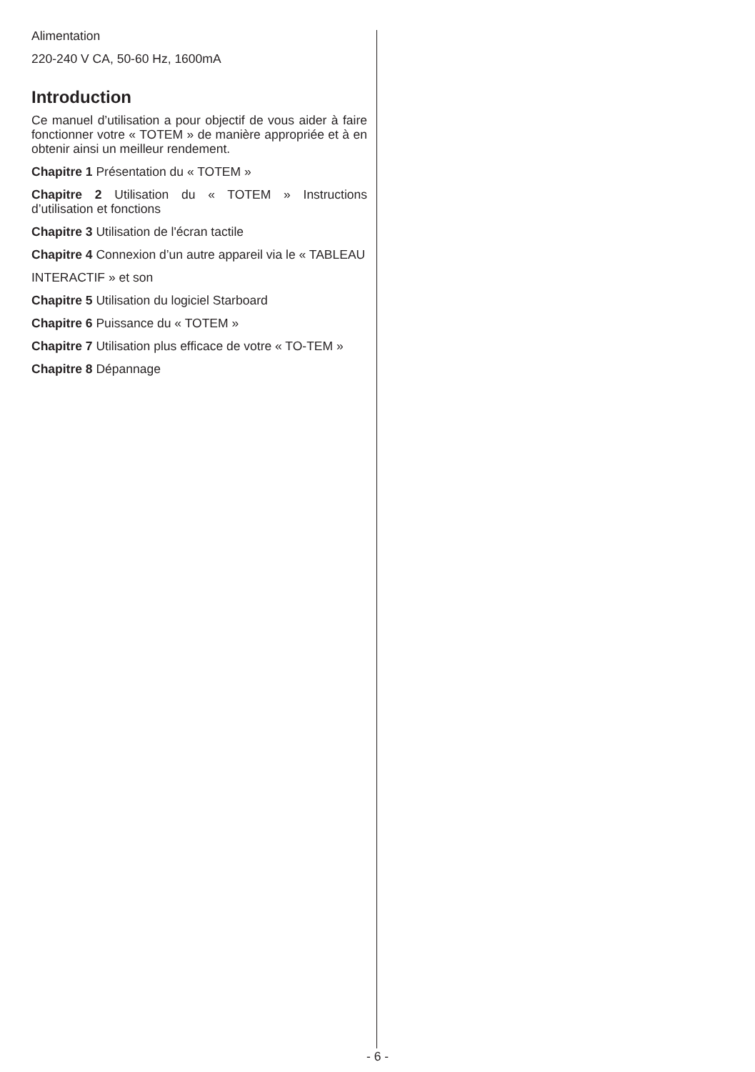Alimentation
220-240 V CA, 50-60 Hz, 1600mA
Introduction
Ce manuel d’utilisation a pour objectif de vous aider à faire fonctionner votre « TOTEM » de manière appropriée et à en obtenir ainsi un meilleur rendement.
Chapitre 1 Présentation du « TOTEM »
Chapitre 2 Utilisation du « TOTEM » Instructions d’utilisation et fonctions
Chapitre 3 Utilisation de l'écran tactile
Chapitre 4 Connexion d’un autre appareil via le « TABLEAU
INTERACTIF » et son
Chapitre 5 Utilisation du logiciel Starboard
Chapitre 6 Puissance du « TOTEM »
Chapitre 7 Utilisation plus efficace de votre « TO-TEM »
Chapitre 8 Dépannage
- 6 -